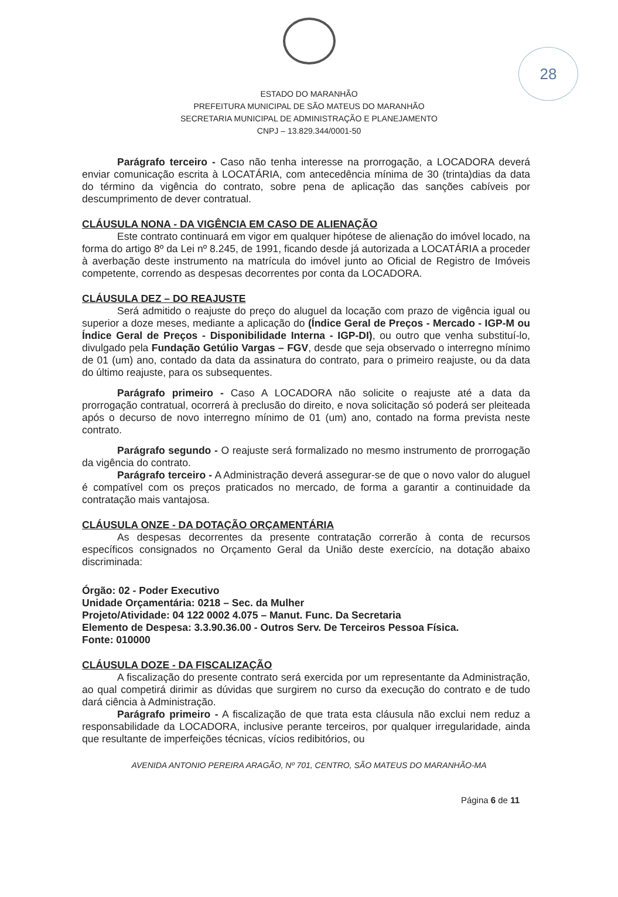28
ESTADO DO MARANHÃO
PREFEITURA MUNICIPAL DE SÃO MATEUS DO MARANHÃO
SECRETARIA MUNICIPAL DE ADMINISTRAÇÃO E PLANEJAMENTO
CNPJ – 13.829.344/0001-50
Parágrafo terceiro - Caso não tenha interesse na prorrogação, a LOCADORA deverá enviar comunicação escrita à LOCATÁRIA, com antecedência mínima de 30 (trinta)dias da data do término da vigência do contrato, sobre pena de aplicação das sanções cabíveis por descumprimento de dever contratual.
CLÁUSULA NONA - DA VIGÊNCIA EM CASO DE ALIENAÇÃO
Este contrato continuará em vigor em qualquer hipótese de alienação do imóvel locado, na forma do artigo 8º da Lei nº 8.245, de 1991, ficando desde já autorizada a LOCATÁRIA a proceder à averbação deste instrumento na matrícula do imóvel junto ao Oficial de Registro de Imóveis competente, correndo as despesas decorrentes por conta da LOCADORA.
CLÁUSULA DEZ – DO REAJUSTE
Será admitido o reajuste do preço do aluguel da locação com prazo de vigência igual ou superior a doze meses, mediante a aplicação do (Índice Geral de Preços - Mercado - IGP-M ou Índice Geral de Preços - Disponibilidade Interna - IGP-DI), ou outro que venha substituí-lo, divulgado pela Fundação Getúlio Vargas – FGV, desde que seja observado o interregno mínimo de 01 (um) ano, contado da data da assinatura do contrato, para o primeiro reajuste, ou da data do último reajuste, para os subsequentes.
Parágrafo primeiro - Caso A LOCADORA não solicite o reajuste até a data da prorrogação contratual, ocorrerá à preclusão do direito, e nova solicitação só poderá ser pleiteada após o decurso de novo interregno mínimo de 01 (um) ano, contado na forma prevista neste contrato.
Parágrafo segundo - O reajuste será formalizado no mesmo instrumento de prorrogação da vigência do contrato.
Parágrafo terceiro - A Administração deverá assegurar-se de que o novo valor do aluguel é compatível com os preços praticados no mercado, de forma a garantir a continuidade da contratação mais vantajosa.
CLÁUSULA ONZE - DA DOTAÇÃO ORÇAMENTÁRIA
As despesas decorrentes da presente contratação correrão à conta de recursos específicos consignados no Orçamento Geral da União deste exercício, na dotação abaixo discriminada:
Órgão: 02 - Poder Executivo
Unidade Orçamentária: 0218 – Sec. da Mulher
Projeto/Atividade: 04 122 0002 4.075 – Manut. Func. Da Secretaria
Elemento de Despesa: 3.3.90.36.00 - Outros Serv. De Terceiros Pessoa Física.
Fonte: 010000
CLÁUSULA DOZE - DA FISCALIZAÇÃO
A fiscalização do presente contrato será exercida por um representante da Administração, ao qual competirá dirimir as dúvidas que surgirem no curso da execução do contrato e de tudo dará ciência à Administração.
Parágrafo primeiro - A fiscalização de que trata esta cláusula não exclui nem reduz a responsabilidade da LOCADORA, inclusive perante terceiros, por qualquer irregularidade, ainda que resultante de imperfeições técnicas, vícios redibitórios, ou
AVENIDA ANTONIO PEREIRA ARAGÃO, Nº 701, CENTRO, SÃO MATEUS DO MARANHÃO-MA
Página 6 de 11